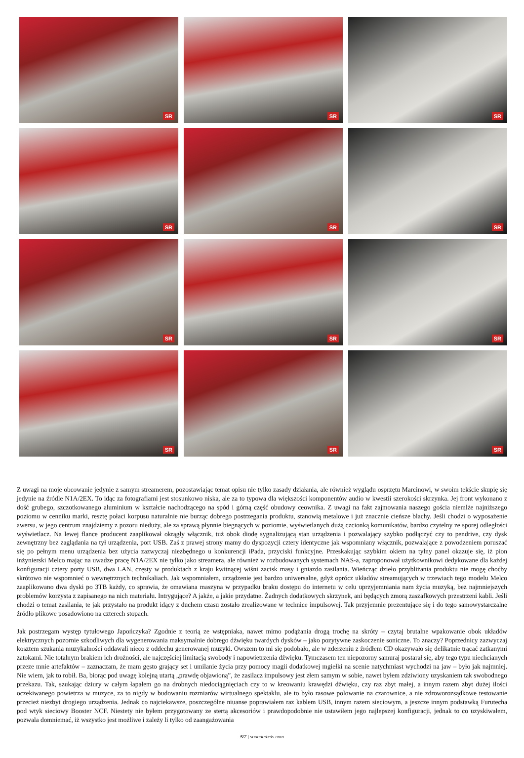SR
SR
SR
SR
SR
SR
SR
SR
SR
SR
SR
SR
Z uwagi na moje obcowanie jedynie z samym streamerem, pozostawiając temat opisu nie tylko zasady działania, ale również wyglądu osprzętu Marcinowi, w swoim tekście skupię się jedynie na źródle N1A/2EX. To idąc za fotografiami jest stosunkowo niska, ale za to typowa dla większości komponentów audio w kwestii szerokości skrzynka. Jej front wykonano z dość grubego, szczotkowanego aluminium w kształcie nachodzącego na spód i górną część obudowy ceownika. Z uwagi na fakt zajmowania naszego gościa niemlże najniższego poziomu w cenniku marki, resztę połaci korpusu naturalnie nie burząc dobrego postrzegania produktu, stanowią metalowe i już znacznie cieńsze blachy. Jeśli chodzi o wyposażenie awersu, w jego centrum znajdziemy z pozoru nieduży, ale za sprawą płynnie biegnących w poziomie, wyświetlanych dużą czcionką komunikatów, bardzo czytelny ze sporej odległości wyświetlacz. Na lewej flance producent zaaplikował okrągły włącznik, tuż obok diodę sygnalizującą stan urządzenia i pozwalający szybko podłączyć czy to pendrive, czy dysk zewnętrzny bez zaglądania na tył urządzenia, port USB. Zaś z prawej strony mamy do dyspozycji cztery identyczne jak wspomniany włącznik, pozwalające z powodzeniem poruszać się po pełnym menu urządzenia bez użycia zazwyczaj niezbędnego u konkurencji iPada, przyciski funkcyjne. Przeskakując szybkim okiem na tylny panel okazuje się, iż pion inżynierski Melco mając na uwadze pracę N1A/2EX nie tylko jako streamera, ale również w rozbudowanych systemach NAS-a, zaproponował użytkownikowi dedykowane dla każdej konfiguracji cztery porty USB, dwa LAN, częsty w produktach z kraju kwitnącej wiśni zacisk masy i gniazdo zasilania. Wieńcząc dzieło przybliżania produktu nie mogę choćby skrótowo nie wspomnieć o wewnętrznych technikaliach. Jak wspomniałem, urządzenie jest bardzo uniwersalne, gdyż oprócz układów streamujących w trzewiach tego modelu Melco zaaplikowano dwa dyski po 3TB każdy, co sprawia, że omawiana maszyna w przypadku braku dostępu do internetu w celu uprzyjemniania nam życia muzyką, bez najmniejszych problemów korzysta z zapisanego na nich materiału. Intrygujące? A jakże, a jakie przydatne. Żadnych dodatkowych skrzynek, ani będących zmorą zaszafkowych przestrzeni kabli. Jeśli chodzi o temat zasilania, te jak przystało na produkt idący z duchem czasu zostało zrealizowane w technice impulsowej. Tak przyjemnie prezentujące się i do tego samowystarczalne źródło plikowe posadowiono na czterech stopach.
Jak postrzegam występ tytułowego Japończyka? Zgodnie z teorią ze wstępniaka, nawet mimo podążania drogą trochę na skróty – czytaj brutalne wpakowanie obok układów elektrycznych pozornie szkodliwych dla wygenerowania maksymalnie dobrego dźwięku twardych dysków – jako pozytywne zaskoczenie soniczne. To znaczy? Poprzednicy zazwyczaj kosztem szukania muzykalności oddawali nieco z oddechu generowanej muzyki. Owszem to mi się podobało, ale w zderzeniu z źródłem CD okazywało się delikatnie trącać zatkanymi zatokami. Nie totalnym brakiem ich drożności, ale najczęściej limitacją swobody i napowietrzenia dźwięku. Tymczasem ten niepozorny samuraj postarał się, aby tego typu niechcianych przeze mnie artefaktów – zaznaczam, że mam gęsto grający set i umilanie życia przy pomocy magii dodatkowej mgiełki na scenie natychmiast wychodzi na jaw – było jak najmniej. Nie wiem, jak to robił. Ba, biorąc pod uwagę kolejną utartą „prawdę objawioną”, że zasilacz impulsowy jest złem samym w sobie, nawet byłem zdziwiony uzyskaniem tak swobodnego przekazu. Tak, szukając dziury w całym łapałem go na drobnych niedociągnięciach czy to w kreowaniu krawędzi dźwięku, czy raz zbyt małej, a innym razem zbyt dużej ilości oczekiwanego powietrza w muzyce, za to nigdy w budowaniu rozmiarów wirtualnego spektaklu, ale to było rasowe polowanie na czarownice, a nie zdroworozsądkowe testowanie przecież niezbyt drogiego urządzenia. Jednak co najciekawsze, poszczególne niuanse poprawiałem raz kablem USB, innym razem sieciowym, a jeszcze innym podstawką Furutecha pod wtyk sieciowy Booster NCF. Niestety nie byłem przygotowany ze stertą akcesoriów i prawdopodobnie nie ustawiłem jego najlepszej konfiguracji, jednak to co uzyskiwałem, pozwala domniemać, iż wszystko jest możliwe i zależy li tylko od zaangażowania
5/7 | soundrebels.com